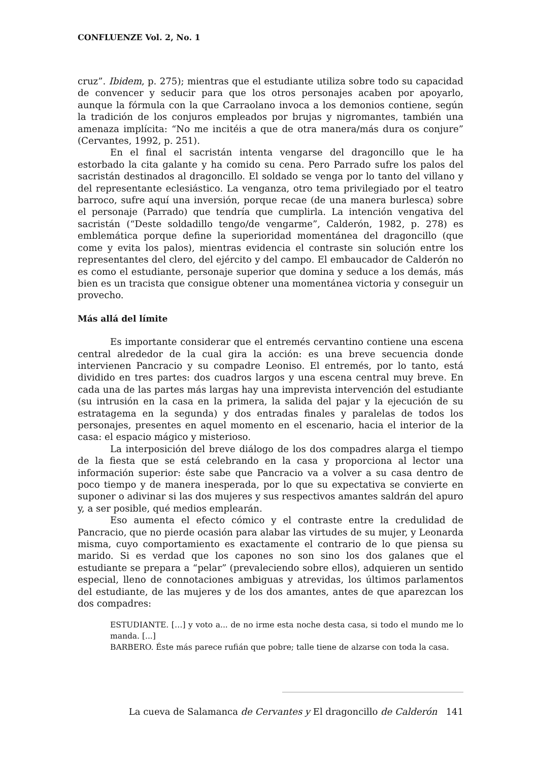CONFLUENZE Vol. 2, No. 1
cruz”. Ibidem, p. 275); mientras que el estudiante utiliza sobre todo su capacidad de convencer y seducir para que los otros personajes acaben por apoyarlo, aunque la fórmula con la que Carraolano invoca a los demonios contiene, según la tradición de los conjuros empleados por brujas y nigromantes, también una amenaza implícita: “No me incitéis a que de otra manera/más dura os conjure” (Cervantes, 1992, p. 251).
En el final el sacristán intenta vengarse del dragoncillo que le ha estorbado la cita galante y ha comido su cena. Pero Parrado sufre los palos del sacristán destinados al dragoncillo. El soldado se venga por lo tanto del villano y del representante eclesiástico. La venganza, otro tema privilegiado por el teatro barroco, sufre aquí una inversión, porque recae (de una manera burlesca) sobre el personaje (Parrado) que tendría que cumplirla. La intención vengativa del sacristán (“Deste soldadillo tengo/de vengarme”, Calderón, 1982, p. 278) es emblemática porque define la superioridad momentánea del dragoncillo (que come y evita los palos), mientras evidencia el contraste sin solución entre los representantes del clero, del ejército y del campo. El embaucador de Calderón no es como el estudiante, personaje superior que domina y seduce a los demás, más bien es un tracista que consigue obtener una momentánea victoria y conseguir un provecho.
Más allá del límite
Es importante considerar que el entremés cervantino contiene una escena central alrededor de la cual gira la acción: es una breve secuencia donde intervienen Pancracio y su compadre Leoniso. El entremés, por lo tanto, está dividido en tres partes: dos cuadros largos y una escena central muy breve. En cada una de las partes más largas hay una imprevista intervención del estudiante (su intrusión en la casa en la primera, la salida del pajar y la ejecución de su estratagema en la segunda) y dos entradas finales y paralelas de todos los personajes, presentes en aquel momento en el escenario, hacia el interior de la casa: el espacio mágico y misterioso.
La interposición del breve diálogo de los dos compadres alarga el tiempo de la fiesta que se está celebrando en la casa y proporciona al lector una información superior: éste sabe que Pancracio va a volver a su casa dentro de poco tiempo y de manera inesperada, por lo que su expectativa se convierte en suponer o adivinar si las dos mujeres y sus respectivos amantes saldrán del apuro y, a ser posible, qué medios emplearán.
Eso aumenta el efecto cómico y el contraste entre la credulidad de Pancracio, que no pierde ocasión para alabar las virtudes de su mujer, y Leonarda misma, cuyo comportamiento es exactamente el contrario de lo que piensa su marido. Si es verdad que los capones no son sino los dos galanes que el estudiante se prepara a “pelar” (prevaleciendo sobre ellos), adquieren un sentido especial, lleno de connotaciones ambiguas y atrevidas, los últimos parlamentos del estudiante, de las mujeres y de los dos amantes, antes de que aparezcan los dos compadres:
ESTUDIANTE. […] y voto a... de no irme esta noche desta casa, si todo el mundo me lo manda. [...]
BARBERO. Éste más parece rufián que pobre; talle tiene de alzarse con toda la casa.
La cueva de Salamanca de Cervantes y El dragoncillo de Calderón 141